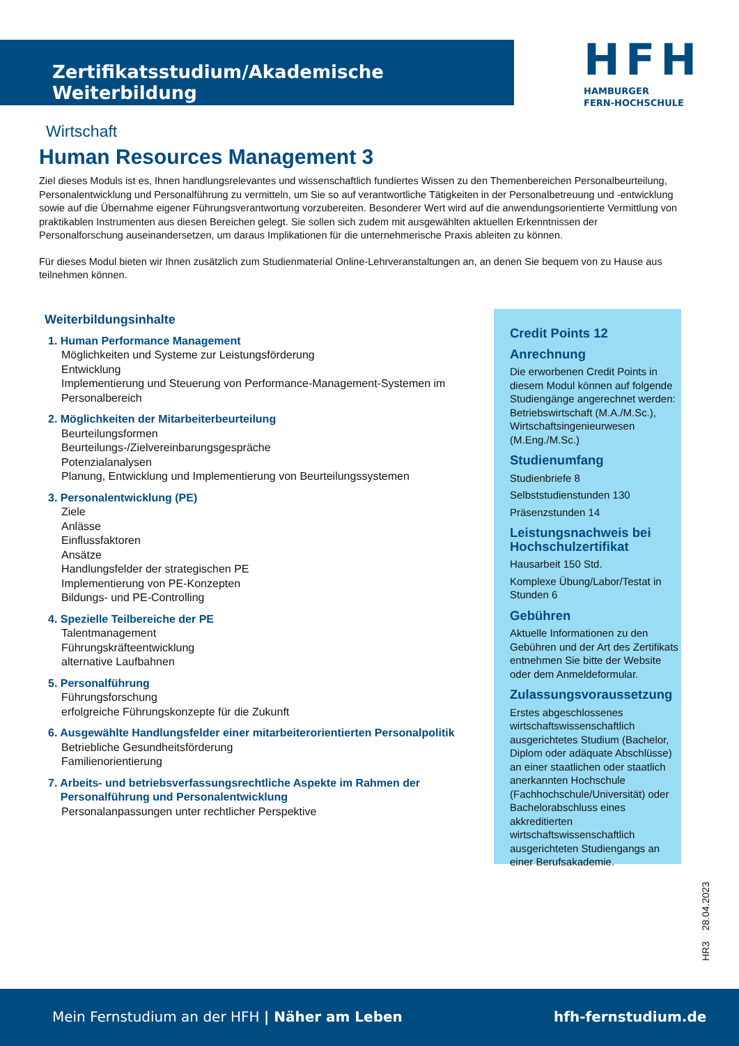Zertifikatsstudium/Akademische Weiterbildung
HFH
HAMBURGER
FERN-HOCHSCHULE
Wirtschaft
Human Resources Management 3
Ziel dieses Moduls ist es, Ihnen handlungsrelevantes und wissenschaftlich fundiertes Wissen zu den Themenbereichen Personalbeurteilung, Personalentwicklung und Personalführung zu vermitteln, um Sie so auf verantwortliche Tätigkeiten in der Personalbetreuung und -entwicklung sowie auf die Übernahme eigener Führungsverantwortung vorzubereiten. Besonderer Wert wird auf die anwendungsorientierte Vermittlung von praktikablen Instrumenten aus diesen Bereichen gelegt. Sie sollen sich zudem mit ausgewählten aktuellen Erkenntnissen der Personalforschung auseinandersetzen, um daraus Implikationen für die unternehmerische Praxis ableiten zu können.
Für dieses Modul bieten wir Ihnen zusätzlich zum Studienmaterial Online-Lehrveranstaltungen an, an denen Sie bequem von zu Hause aus teilnehmen können.
Weiterbildungsinhalte
1. Human Performance Management
Möglichkeiten und Systeme zur Leistungsförderung
Entwicklung
Implementierung und Steuerung von Performance-Management-Systemen im Personalbereich
2. Möglichkeiten der Mitarbeiterbeurteilung
Beurteilungsformen
Beurteilungs-/Zielvereinbarungsgespräche
Potenzialanalysen
Planung, Entwicklung und Implementierung von Beurteilungssystemen
3. Personalentwicklung (PE)
Ziele
Anlässe
Einflussfaktoren
Ansätze
Handlungsfelder der strategischen PE
Implementierung von PE-Konzepten
Bildungs- und PE-Controlling
4. Spezielle Teilbereiche der PE
Talentmanagement
Führungskräfteentwicklung
alternative Laufbahnen
5. Personalführung
Führungsforschung
erfolgreiche Führungskonzepte für die Zukunft
6. Ausgewählte Handlungsfelder einer mitarbeiterorientierten Personalpolitik
Betriebliche Gesundheitsförderung
Familienorientierung
7. Arbeits- und betriebsverfassungsrechtliche Aspekte im Rahmen der
Personalführung und Personalentwicklung
Personalanpassungen unter rechtlicher Perspektive
Credit Points 12
Anrechnung
Die erworbenen Credit Points in diesem Modul können auf folgende Studiengänge angerechnet werden: Betriebswirtschaft (M.A./M.Sc.), Wirtschaftsingenieurwesen (M.Eng./M.Sc.)
Studienumfang
Studienbriefe 8
Selbststudienstunden 130
Präsenzstunden 14
Leistungsnachweis bei Hochschulzertifikat
Hausarbeit 150 Std.
Komplexe Übung/Labor/Testat in Stunden 6
Gebühren
Aktuelle Informationen zu den Gebühren und der Art des Zertifikats entnehmen Sie bitte der Website oder dem Anmeldeformular.
Zulassungsvoraussetzung
Erstes abgeschlossenes wirtschaftswissenschaftlich ausgerichtetes Studium (Bachelor, Diplom oder adäquate Abschlüsse) an einer staatlichen oder staatlich anerkannten Hochschule (Fachhochschule/Universität) oder Bachelorabschluss eines akkreditierten wirtschaftswissenschaftlich ausgerichteten Studiengangs an einer Berufsakademie.
HR3 28.04.2023
Mein Fernstudium an der HFH | Näher am Leben hfh-fernstudium.de